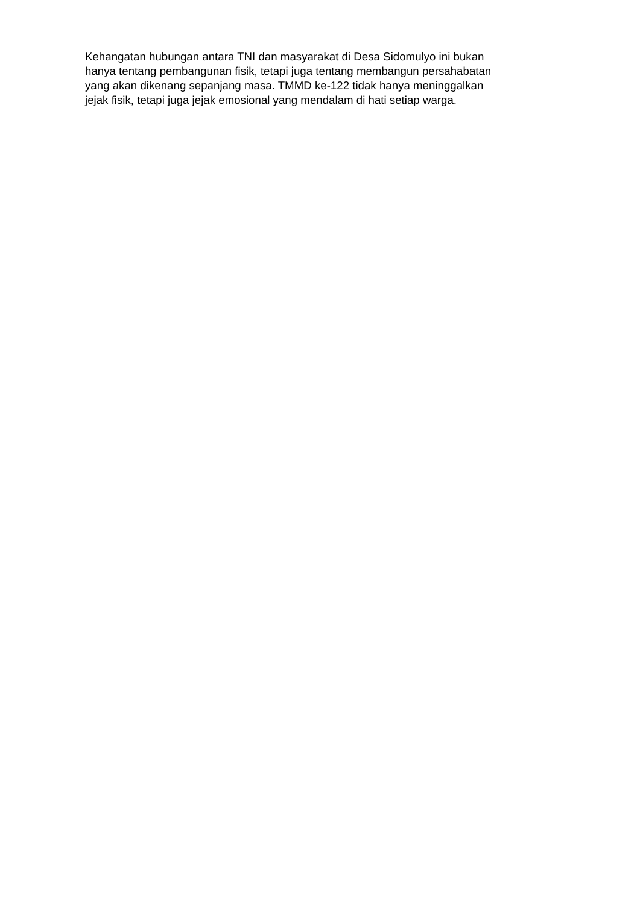Kehangatan hubungan antara TNI dan masyarakat di Desa Sidomulyo ini bukan
hanya tentang pembangunan fisik, tetapi juga tentang membangun persahabatan
yang akan dikenang sepanjang masa. TMMD ke-122 tidak hanya meninggalkan
jejak fisik, tetapi juga jejak emosional yang mendalam di hati setiap warga.